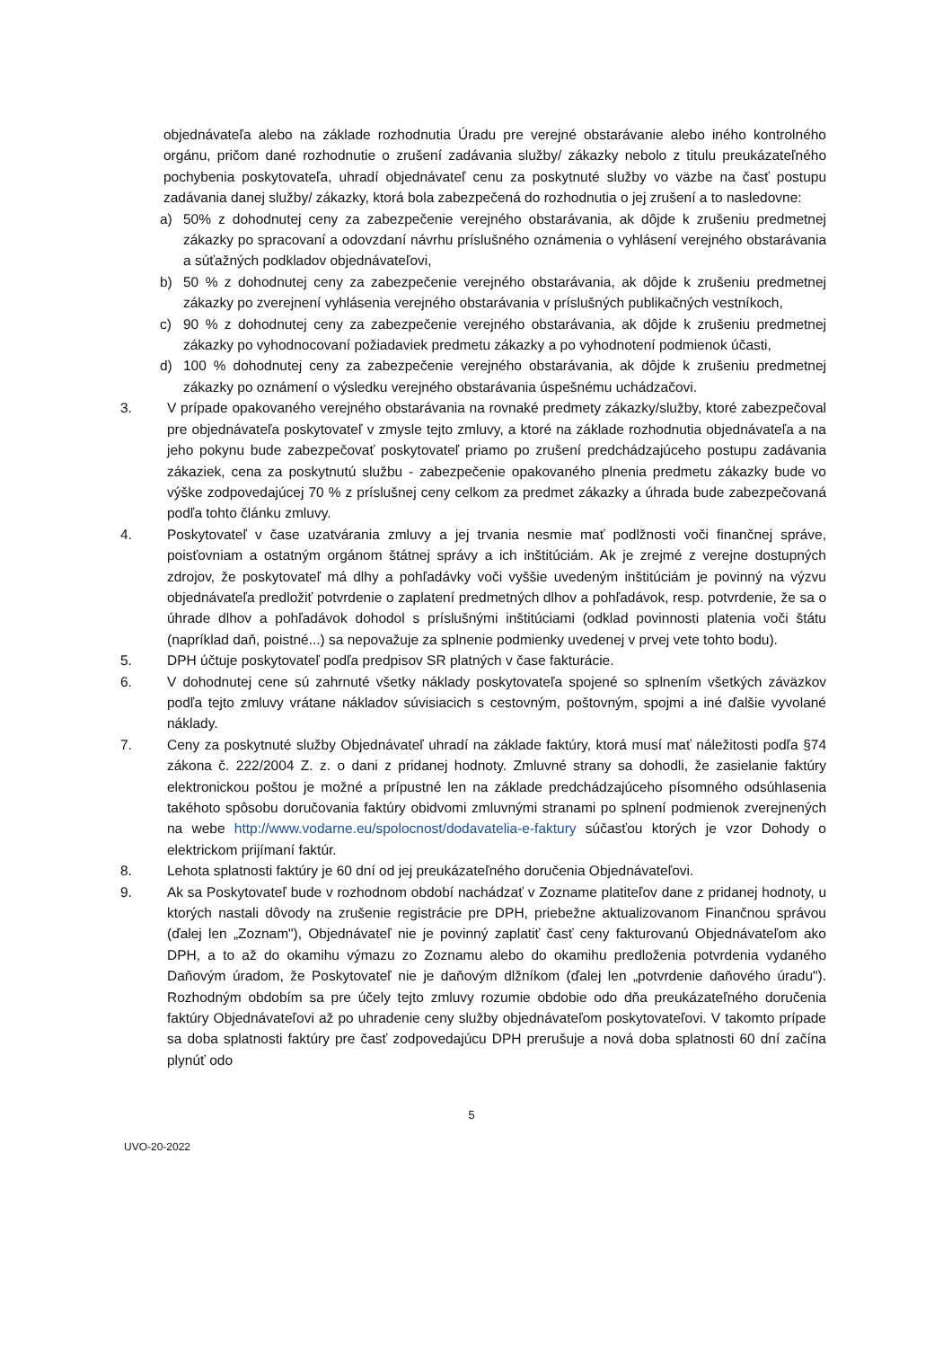objednávateľa alebo na základe rozhodnutia Úradu pre verejné obstarávanie alebo iného kontrolného orgánu, pričom dané rozhodnutie o zrušení zadávania služby/ zákazky nebolo z titulu preukázateľného pochybenia poskytovateľa, uhradí objednávateľ cenu za poskytnuté služby vo väzbe na časť postupu zadávania danej služby/ zákazky, ktorá bola zabezpečená do rozhodnutia o jej zrušení a to nasledovne:
a) 50% z dohodnutej ceny za zabezpečenie verejného obstarávania, ak dôjde k zrušeniu predmetnej zákazky po spracovaní a odovzdaní návrhu príslušného oznámenia o vyhlásení verejného obstarávania a súťažných podkladov objednávateľovi,
b) 50 % z dohodnutej ceny za zabezpečenie verejného obstarávania, ak dôjde k zrušeniu predmetnej zákazky po zverejnení vyhlásenia verejného obstarávania v príslušných publikačných vestníkoch,
c) 90 % z dohodnutej ceny za zabezpečenie verejného obstarávania, ak dôjde k zrušeniu predmetnej zákazky po vyhodnocovaní požiadaviek predmetu zákazky a po vyhodnotení podmienok účasti,
d) 100 % dohodnutej ceny za zabezpečenie verejného obstarávania, ak dôjde k zrušeniu predmetnej zákazky po oznámení o výsledku verejného obstarávania úspešnému uchádzačovi.
3. V prípade opakovaného verejného obstarávania na rovnaké predmety zákazky/služby, ktoré zabezpečoval pre objednávateľa poskytovateľ v zmysle tejto zmluvy, a ktoré na základe rozhodnutia objednávateľa a na jeho pokynu bude zabezpečovať poskytovateľ priamo po zrušení predchádzajúceho postupu zadávania zákaziek, cena za poskytnutú službu - zabezpečenie opakovaného plnenia predmetu zákazky bude vo výške zodpovedajúcej 70 % z príslušnej ceny celkom za predmet zákazky a úhrada bude zabezpečovaná podľa tohto článku zmluvy.
4. Poskytovateľ v čase uzatvárania zmluvy a jej trvania nesmie mať podlžnosti voči finančnej správe, poisťovniam a ostatným orgánom štátnej správy a ich inštitúciám. Ak je zrejmé z verejne dostupných zdrojov, že poskytovateľ má dlhy a pohľadávky voči vyššie uvedeným inštitúciám je povinný na výzvu objednávateľa predložiť potvrdenie o zaplatení predmetných dlhov a pohľadávok, resp. potvrdenie, že sa o úhrade dlhov a pohľadávok dohodol s príslušnými inštitúciami (odklad povinnosti platenia voči štátu (napríklad daň, poistné...) sa nepovažuje za splnenie podmienky uvedenej v prvej vete tohto bodu).
5. DPH účtuje poskytovateľ podľa predpisov SR platných v čase fakturácie.
6. V dohodnutej cene sú zahrnuté všetky náklady poskytovateľa spojené so splnením všetkých záväzkov podľa tejto zmluvy vrátane nákladov súvisiacich s cestovným, poštovným, spojmi a iné ďalšie vyvolané náklady.
7. Ceny za poskytnuté služby Objednávateľ uhradí na základe faktúry, ktorá musí mať náležitosti podľa §74 zákona č. 222/2004 Z. z. o dani z pridanej hodnoty. Zmluvné strany sa dohodli, že zasielanie faktúry elektronickou poštou je možné a prípustné len na základe predchádzajúceho písomného odsúhlasenia takéhoto spôsobu doručovania faktúry obidvomi zmluvnými stranami po splnení podmienok zverejnených na webe http://www.vodarne.eu/spolocnost/dodavatelia-e-faktury súčasťou ktorých je vzor Dohody o elektrickom prijímaní faktúr.
8. Lehota splatnosti faktúry je 60 dní od jej preukázateľného doručenia Objednávateľovi.
9. Ak sa Poskytovateľ bude v rozhodnom období nachádzať v Zozname platiteľov dane z pridanej hodnoty, u ktorých nastali dôvody na zrušenie registrácie pre DPH, priebežne aktualizovanom Finančnou správou (ďalej len „Zoznam"), Objednávateľ nie je povinný zaplatiť časť ceny fakturovanú Objednávateľom ako DPH, a to až do okamihu výmazu zo Zoznamu alebo do okamihu predloženia potvrdenia vydaného Daňovým úradom, že Poskytovateľ nie je daňovým dlžníkom (ďalej len „potvrdenie daňového úradu"). Rozhodným obdobím sa pre účely tejto zmluvy rozumie obdobie odo dňa preukázateľného doručenia faktúry Objednávateľovi až po uhradenie ceny služby objednávateľom poskytovateľovi. V takomto prípade sa doba splatnosti faktúry pre časť zodpovedajúcu DPH prerušuje a nová doba splatnosti 60 dní začína plynúť odo
5
UVO-20-2022